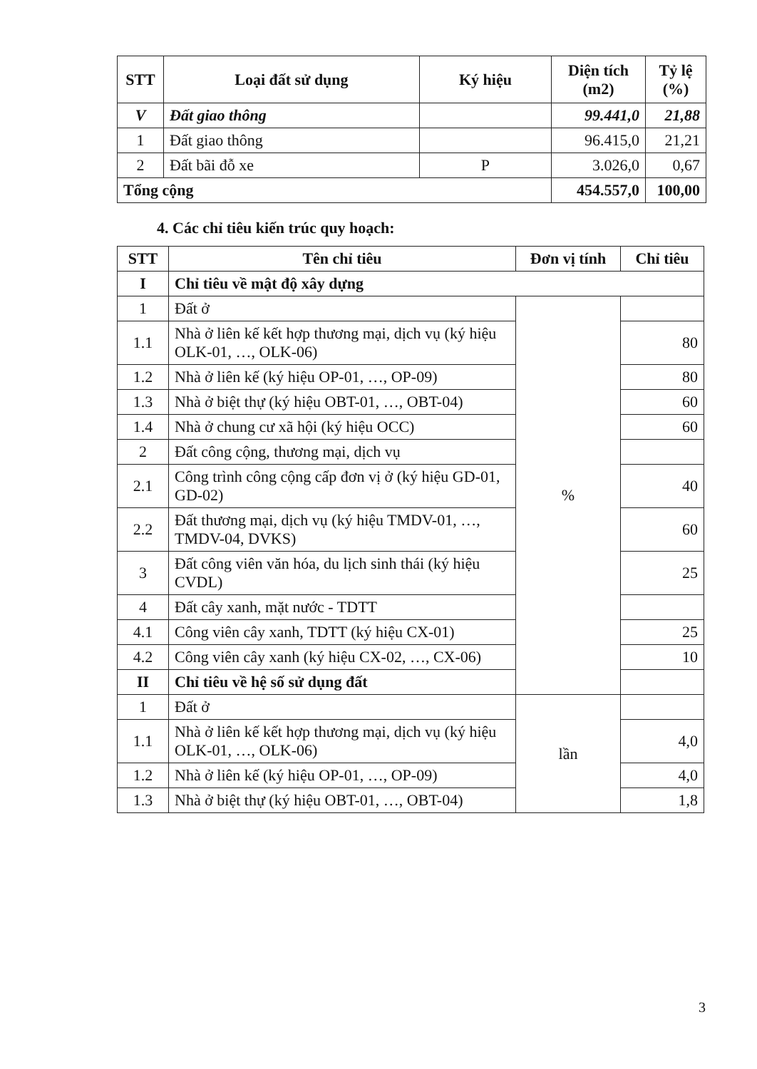| STT | Loại đất sử dụng | Ký hiệu | Diện tích (m2) | Tỷ lệ (%) |
| --- | --- | --- | --- | --- |
| V | Đất giao thông | | 99.441,0 | 21,88 |
| 1 | Đất giao thông | | 96.415,0 | 21,21 |
| 2 | Đất bãi đỗ xe | P | 3.026,0 | 0,67 |
| Tổng cộng | | | 454.557,0 | 100,00 |
4. Các chỉ tiêu kiến trúc quy hoạch:
| STT | Tên chỉ tiêu | Đơn vị tính | Chỉ tiêu |
| --- | --- | --- | --- |
| I | Chỉ tiêu về mật độ xây dựng | | |
| 1 | Đất ở | % | |
| 1.1 | Nhà ở liên kế kết hợp thương mại, dịch vụ (ký hiệu OLK-01, …, OLK-06) | | 80 |
| 1.2 | Nhà ở liên kế (ký hiệu OP-01, …, OP-09) | | 80 |
| 1.3 | Nhà ở biệt thự (ký hiệu OBT-01, …, OBT-04) | | 60 |
| 1.4 | Nhà ở chung cư xã hội (ký hiệu OCC) | | 60 |
| 2 | Đất công cộng, thương mại, dịch vụ | | |
| 2.1 | Công trình công cộng cấp đơn vị ở (ký hiệu GD-01, GD-02) | | 40 |
| 2.2 | Đất thương mại, dịch vụ (ký hiệu TMDV-01, …, TMDV-04, DVKS) | | 60 |
| 3 | Đất công viên văn hóa, du lịch sinh thái (ký hiệu CVDL) | | 25 |
| 4 | Đất cây xanh, mặt nước - TDTT | | |
| 4.1 | Công viên cây xanh, TDTT (ký hiệu CX-01) | | 25 |
| 4.2 | Công viên cây xanh (ký hiệu CX-02, …, CX-06) | | 10 |
| II | Chỉ tiêu về hệ số sử dụng đất | | |
| 1 | Đất ở | lần | |
| 1.1 | Nhà ở liên kế kết hợp thương mại, dịch vụ (ký hiệu OLK-01, …, OLK-06) | | 4,0 |
| 1.2 | Nhà ở liên kế (ký hiệu OP-01, …, OP-09) | | 4,0 |
| 1.3 | Nhà ở biệt thự (ký hiệu OBT-01, …, OBT-04) | | 1,8 |
3